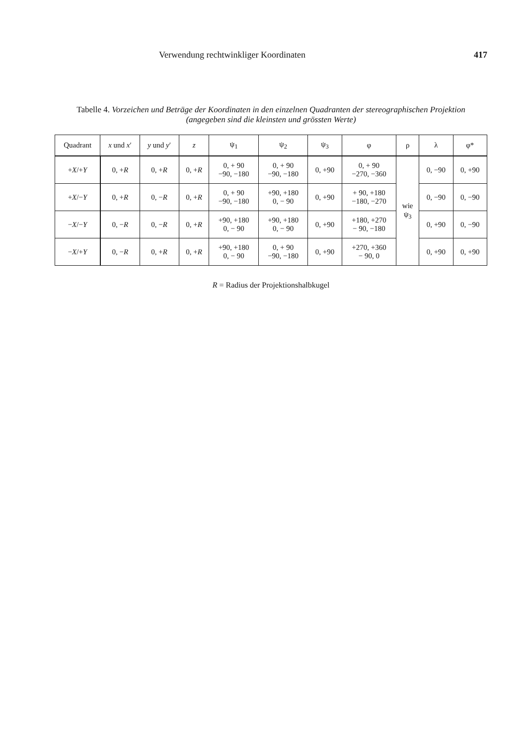Verwendung rechtwinkliger Koordinaten 417
Tabelle 4. Vorzeichen und Beträge der Koordinaten in den einzelnen Quadranten der stereographischen Projektion
(angegeben sind die kleinsten und grössten Werte)
| Quadrant | x und x ′ | y und y ′ | z | ψ<sub>1</sub> | ψ<sub>2</sub> | ψ<sub>3</sub> | φ | ρ | λ | φ* |
| --- | --- | --- | --- | --- | --- | --- | --- | --- | --- | --- |
| + X /+ Y | 0, + R | 0, + R | 0, + R | 0, + 90 −90, −180 | 0, + 90 −90, −180 | 0, +90 | 0, + 90 −270, −360 | wie ψ<sub>3</sub> | 0, −90 | 0, +90 |
| + X /− Y | 0, + R | 0, − R | 0, + R | 0, + 90 −90, −180 | +90, +180 0, − 90 | 0, +90 | + 90, +180 −180, −270 | | 0, −90 | 0, −90 |
| − X /− Y | 0, − R | 0, − R | 0, + R | +90, +180 0, − 90 | +90, +180 0, − 90 | 0, +90 | +180, +270 − 90, −180 | | 0, +90 | 0, −90 |
| − X /+ Y | 0, − R | 0, + R | 0, + R | +90, +180 0, − 90 | 0, + 90 −90, −180 | 0, +90 | +270, +360 − 90, 0 | | 0, +90 | 0, +90 |
R = Radius der Projektionshalbkugel